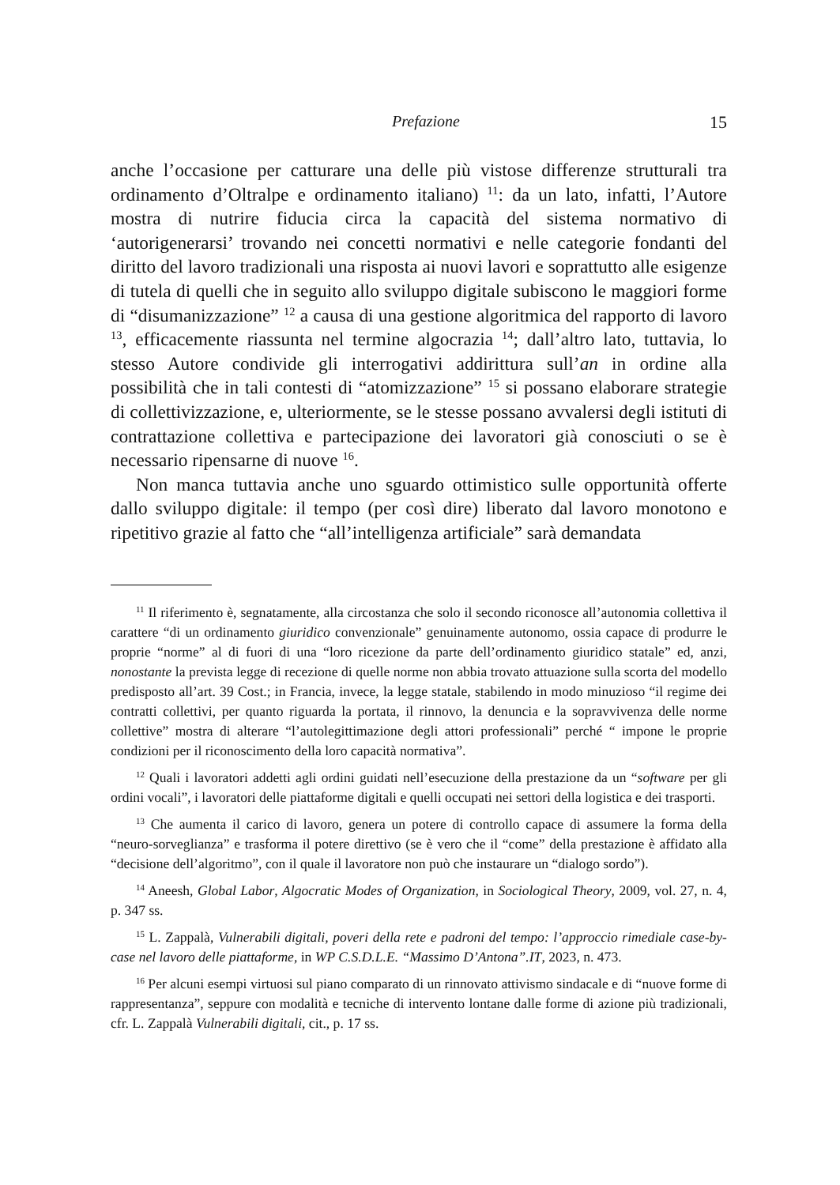Prefazione 15
anche l’occasione per catturare una delle più vistose differenze strutturali tra ordinamento d’Oltralpe e ordinamento italiano) <sup>11</sup>: da un lato, infatti, l’Autore mostra di nutrire fiducia circa la capacità del sistema normativo di ‘autorigenerarsi’ trovando nei concetti normativi e nelle categorie fondanti del diritto del lavoro tradizionali una risposta ai nuovi lavori e soprattutto alle esigenze di tutela di quelli che in seguito allo sviluppo digitale subiscono le maggiori forme di “disumanizzazione” <sup>12</sup> a causa di una gestione algoritmica del rapporto di lavoro <sup>13</sup>, efficacemente riassunta nel termine algocrazia <sup>14</sup>; dall’altro lato, tuttavia, lo stesso Autore condivide gli interrogativi addirittura sull’an in ordine alla possibilità che in tali contesti di “atomizzazione” <sup>15</sup> si possano elaborare strategie di collettivizzazione, e, ulteriormente, se le stesse possano avvalersi degli istituti di contrattazione collettiva e partecipazione dei lavoratori già conosciuti o se è necessario ripensarne di nuove <sup>16</sup>.
Non manca tuttavia anche uno sguardo ottimistico sulle opportunità offerte dallo sviluppo digitale: il tempo (per così dire) liberato dal lavoro monotono e ripetitivo grazie al fatto che “all’intelligenza artificiale” sarà demandata
<sup>11</sup> Il riferimento è, segnatamente, alla circostanza che solo il secondo riconosce all’autonomia collettiva il carattere “di un ordinamento giuridico convenzionale” genuinamente autonomo, ossia capace di produrre le proprie “norme” al di fuori di una “loro ricezione da parte dell’ordinamento giuridico statale” ed, anzi, nonostante la prevista legge di recezione di quelle norme non abbia trovato attuazione sulla scorta del modello predisposto all’art. 39 Cost.; in Francia, invece, la legge statale, stabilendo in modo minuzioso “il regime dei contratti collettivi, per quanto riguarda la portata, il rinnovo, la denuncia e la sopravvivenza delle norme collettive” mostra di alterare “l’autolegittimazione degli attori professionali” perché “ impone le proprie condizioni per il riconoscimento della loro capacità normativa”.
<sup>12</sup> Quali i lavoratori addetti agli ordini guidati nell’esecuzione della prestazione da un “software per gli ordini vocali”, i lavoratori delle piattaforme digitali e quelli occupati nei settori della logistica e dei trasporti.
<sup>13</sup> Che aumenta il carico di lavoro, genera un potere di controllo capace di assumere la forma della “neuro-sorveglianza” e trasforma il potere direttivo (se è vero che il “come” della prestazione è affidato alla “decisione dell’algoritmo”, con il quale il lavoratore non può che instaurare un “dialogo sordo”).
<sup>14</sup> Aneesh, Global Labor, Algocratic Modes of Organization, in Sociological Theory, 2009, vol. 27, n. 4, p. 347 ss.
<sup>15</sup> L. Zappalà, Vulnerabili digitali, poveri della rete e padroni del tempo: l’approccio rimediale case-by-case nel lavoro delle piattaforme, in WP C.S.D.L.E. “Massimo D’Antona”.IT, 2023, n. 473.
<sup>16</sup> Per alcuni esempi virtuosi sul piano comparato di un rinnovato attivismo sindacale e di “nuove forme di rappresentanza”, seppure con modalità e tecniche di intervento lontane dalle forme di azione più tradizionali, cfr. L. Zappalà Vulnerabili digitali, cit., p. 17 ss.